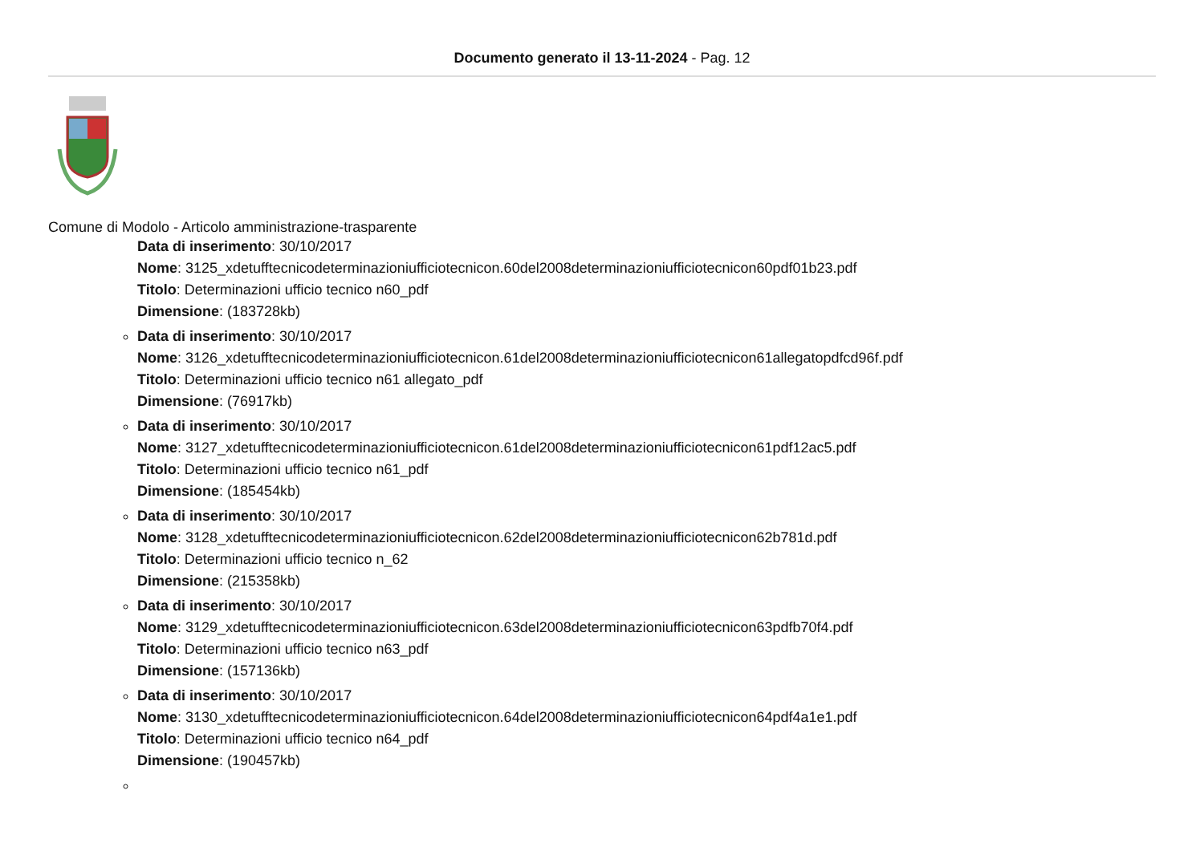Documento generato il 13-11-2024 - Pag. 12
Comune di Modolo - Articolo amministrazione-trasparente
Data di inserimento: 30/10/2017
Nome: 3125_xdetufftecnicodeterminazioniufficiotecnicon.60del2008determinazioniufficiotecnicon60pdf01b23.pdf
Titolo: Determinazioni ufficio tecnico n60_pdf
Dimensione: (183728kb)
Data di inserimento: 30/10/2017
Nome: 3126_xdetufftecnicodeterminazioniufficiotecnicon.61del2008determinazioniufficiotecnicon61allegatopdfcd96f.pdf
Titolo: Determinazioni ufficio tecnico n61 allegato_pdf
Dimensione: (76917kb)
Data di inserimento: 30/10/2017
Nome: 3127_xdetufftecnicodeterminazioniufficiotecnicon.61del2008determinazioniufficiotecnicon61pdf12ac5.pdf
Titolo: Determinazioni ufficio tecnico n61_pdf
Dimensione: (185454kb)
Data di inserimento: 30/10/2017
Nome: 3128_xdetufftecnicodeterminazioniufficiotecnicon.62del2008determinazioniufficiotecnicon62b781d.pdf
Titolo: Determinazioni ufficio tecnico n_62
Dimensione: (215358kb)
Data di inserimento: 30/10/2017
Nome: 3129_xdetufftecnicodeterminazioniufficiotecnicon.63del2008determinazioniufficiotecnicon63pdfb70f4.pdf
Titolo: Determinazioni ufficio tecnico n63_pdf
Dimensione: (157136kb)
Data di inserimento: 30/10/2017
Nome: 3130_xdetufftecnicodeterminazioniufficiotecnicon.64del2008determinazioniufficiotecnicon64pdf4a1e1.pdf
Titolo: Determinazioni ufficio tecnico n64_pdf
Dimensione: (190457kb)